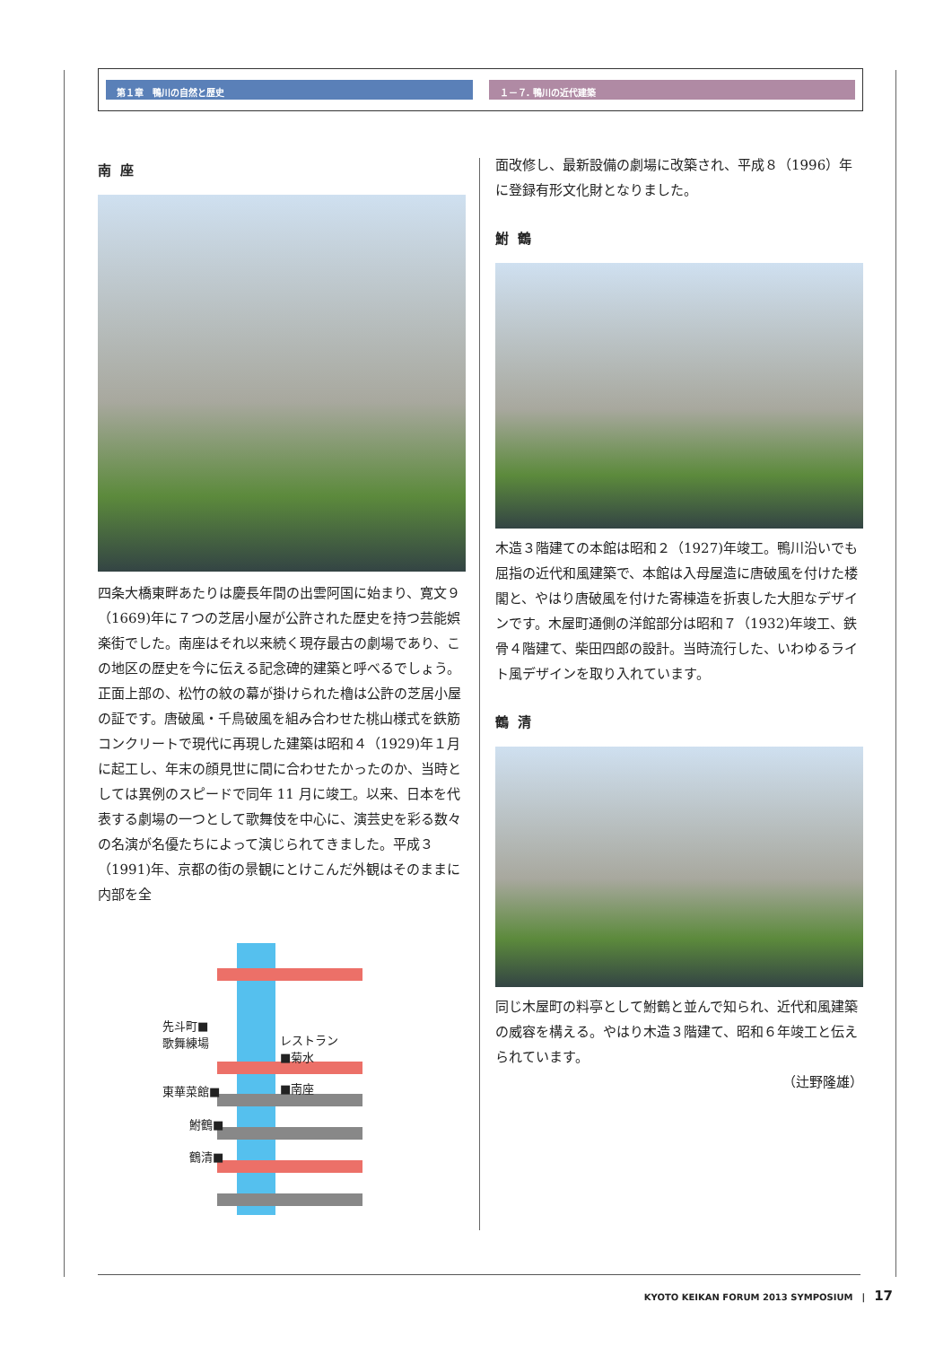第１章　鴨川の自然と歴史 １－７. 鴨川の近代建築
南座
四条大橋東畔あたりは慶長年間の出雲阿国に始まり、寛文９（1669)年に７つの芝居小屋が公許された歴史を持つ芸能娯楽街でした。南座はそれ以来続く現存最古の劇場であり、この地区の歴史を今に伝える記念碑的建築と呼べるでしょう。正面上部の、松竹の紋の幕が掛けられた櫓は公許の芝居小屋の証です。唐破風・千鳥破風を組み合わせた桃山様式を鉄筋コンクリートで現代に再現した建築は昭和４（1929)年１月に起工し、年末の顔見世に間に合わせたかったのか、当時としては異例のスピードで同年 11 月に竣工。以来、日本を代表する劇場の一つとして歌舞伎を中心に、演芸史を彩る数々の名演が名優たちによって演じられてきました。平成３（1991)年、京都の街の景観にとけこんだ外観はそのままに内部を全
先斗町■
歌舞練場 レストラン
■菊水
東華菜館■ ■南座
鮒鶴■
鶴清■
面改修し、最新設備の劇場に改築され、平成８（1996）年に登録有形文化財となりました。
鮒鶴
木造３階建ての本館は昭和２（1927)年竣工。鴨川沿いでも屈指の近代和風建築で、本館は入母屋造に唐破風を付けた楼閣と、やはり唐破風を付けた寄棟造を折衷した大胆なデザインです。木屋町通側の洋館部分は昭和７（1932)年竣工、鉄骨４階建て、柴田四郎の設計。当時流行した、いわゆるライト風デザインを取り入れています。
鶴清
同じ木屋町の料亭として鮒鶴と並んで知られ、近代和風建築の威容を構える。やはり木造３階建て、昭和６年竣工と伝えられています。
（辻野隆雄）
KYOTO KEIKAN FORUM 2013 SYMPOSIUM　|　17